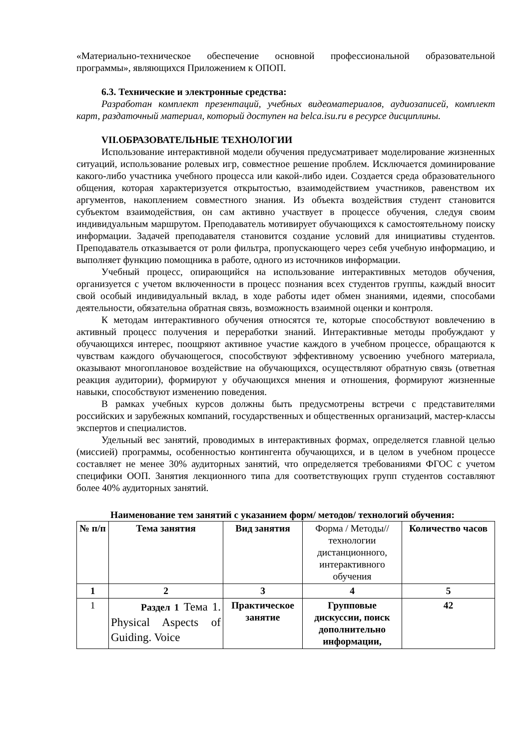«Материально-техническое обеспечение основной профессиональной образовательной программы», являющихся Приложением к ОПОП.
6.3. Технические и электронные средства:
Разработан комплект презентаций, учебных видеоматериалов, аудиозаписей, комплект карт, раздаточный материал, который доступен на belca.isu.ru в ресурсе дисциплины.
VII.ОБРАЗОВАТЕЛЬНЫЕ ТЕХНОЛОГИИ
Использование интерактивной модели обучения предусматривает моделирование жизненных ситуаций, использование ролевых игр, совместное решение проблем. Исключается доминирование какого-либо участника учебного процесса или какой-либо идеи. Создается среда образовательного общения, которая характеризуется открытостью, взаимодействием участников, равенством их аргументов, накоплением совместного знания. Из объекта воздействия студент становится субъектом взаимодействия, он сам активно участвует в процессе обучения, следуя своим индивидуальным маршрутом. Преподаватель мотивирует обучающихся к самостоятельному поиску информации. Задачей преподавателя становится создание условий для инициативы студентов. Преподаватель отказывается от роли фильтра, пропускающего через себя учебную информацию, и выполняет функцию помощника в работе, одного из источников информации.
Учебный процесс, опирающийся на использование интерактивных методов обучения, организуется с учетом включенности в процесс познания всех студентов группы, каждый вносит свой особый индивидуальный вклад, в ходе работы идет обмен знаниями, идеями, способами деятельности, обязательна обратная связь, возможность взаимной оценки и контроля.
К методам интерактивного обучения относятся те, которые способствуют вовлечению в активный процесс получения и переработки знаний. Интерактивные методы пробуждают у обучающихся интерес, поощряют активное участие каждого в учебном процессе, обращаются к чувствам каждого обучающегося, способствуют эффективному усвоению учебного материала, оказывают многоплановое воздействие на обучающихся, осуществляют обратную связь (ответная реакция аудитории), формируют у обучающихся мнения и отношения, формируют жизненные навыки, способствуют изменению поведения.
В рамках учебных курсов должны быть предусмотрены встречи с представителями российских и зарубежных компаний, государственных и общественных организаций, мастер-классы экспертов и специалистов.
Удельный вес занятий, проводимых в интерактивных формах, определяется главной целью (миссией) программы, особенностью контингента обучающихся, и в целом в учебном процессе составляет не менее 30% аудиторных занятий, что определяется требованиями ФГОС с учетом специфики ООП. Занятия лекционного типа для соответствующих групп студентов составляют более 40% аудиторных занятий.
Наименование тем занятий с указанием форм/ методов/ технологий обучения:
| № п/п | Тема занятия | Вид занятия | Форма / Методы//технологии дистанционного, интерактивного обучения | Количество часов |
| 1 | 2 | 3 | 4 | 5 |
| 1 | Раздел 1 Тема 1. Physical Aspects of Guiding. Voice | Практическое занятие | Групповые дискуссии, поиск дополнительно информации, | 42 |